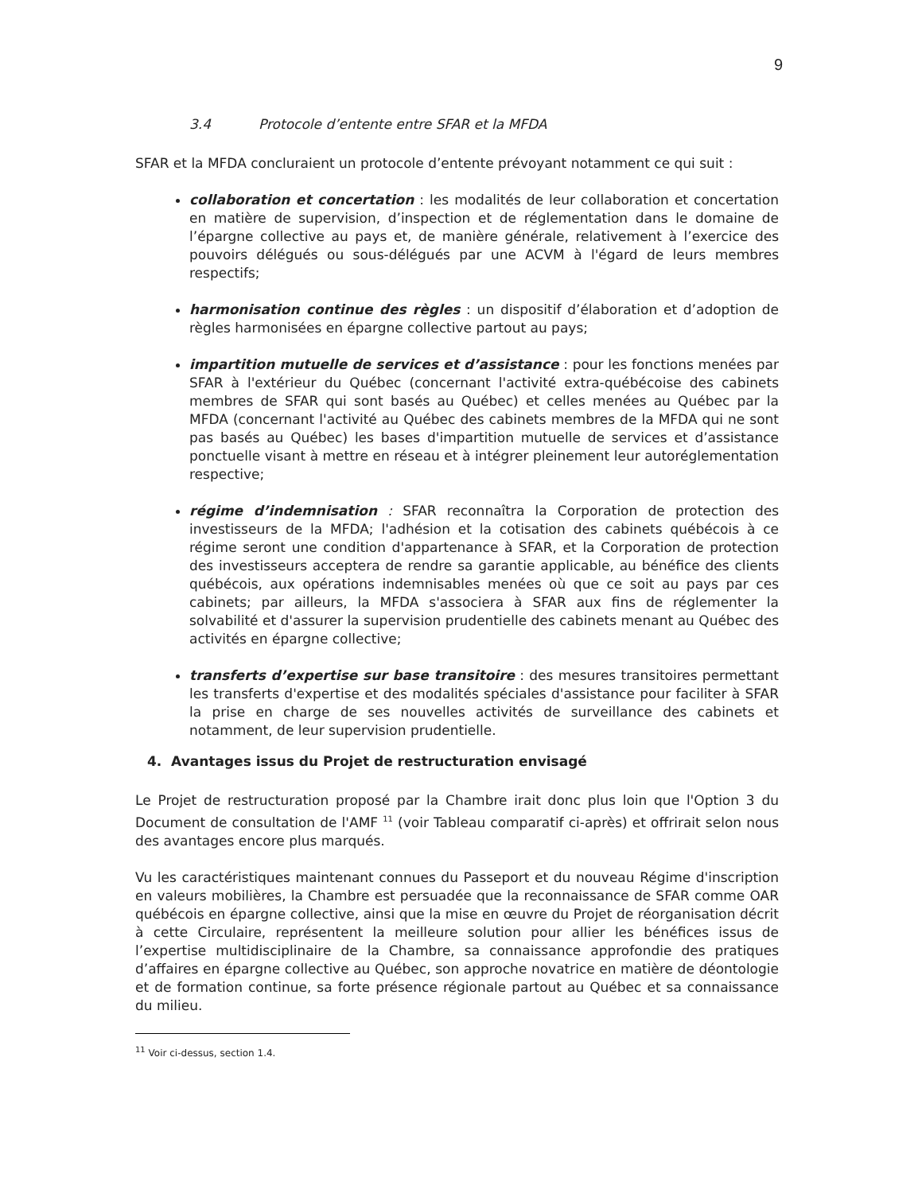9
3.4 Protocole d’entente entre SFAR et la MFDA
SFAR et la MFDA concluraient un protocole d’entente prévoyant notamment ce qui suit :
collaboration et concertation : les modalités de leur collaboration et concertation en matière de supervision, d’inspection et de réglementation dans le domaine de l’épargne collective au pays et, de manière générale, relativement à l’exercice des pouvoirs délégués ou sous-délégués par une ACVM à l'égard de leurs membres respectifs;
harmonisation continue des règles : un dispositif d’élaboration et d’adoption de règles harmonisées en épargne collective partout au pays;
impartition mutuelle de services et d’assistance : pour les fonctions menées par SFAR à l'extérieur du Québec (concernant l'activité extra-québécoise des cabinets membres de SFAR qui sont basés au Québec) et celles menées au Québec par la MFDA (concernant l'activité au Québec des cabinets membres de la MFDA qui ne sont pas basés au Québec) les bases d'impartition mutuelle de services et d’assistance ponctuelle visant à mettre en réseau et à intégrer pleinement leur autoréglementation respective;
régime d’indemnisation : SFAR reconnaîtra la Corporation de protection des investisseurs de la MFDA; l'adhésion et la cotisation des cabinets québécois à ce régime seront une condition d'appartenance à SFAR, et la Corporation de protection des investisseurs acceptera de rendre sa garantie applicable, au bénéfice des clients québécois, aux opérations indemnisables menées où que ce soit au pays par ces cabinets; par ailleurs, la MFDA s'associera à SFAR aux fins de réglementer la solvabilité et d'assurer la supervision prudentielle des cabinets menant au Québec des activités en épargne collective;
transferts d’expertise sur base transitoire : des mesures transitoires permettant les transferts d'expertise et des modalités spéciales d'assistance pour faciliter à SFAR la prise en charge de ses nouvelles activités de surveillance des cabinets et notamment, de leur supervision prudentielle.
4. Avantages issus du Projet de restructuration envisagé
Le Projet de restructuration proposé par la Chambre irait donc plus loin que l'Option 3 du Document de consultation de l'AMF <sup>11</sup> (voir Tableau comparatif ci-après) et offrirait selon nous des avantages encore plus marqués.
Vu les caractéristiques maintenant connues du Passeport et du nouveau Régime d'inscription en valeurs mobilières, la Chambre est persuadée que la reconnaissance de SFAR comme OAR québécois en épargne collective, ainsi que la mise en œuvre du Projet de réorganisation décrit à cette Circulaire, représentent la meilleure solution pour allier les bénéfices issus de l’expertise multidisciplinaire de la Chambre, sa connaissance approfondie des pratiques d’affaires en épargne collective au Québec, son approche novatrice en matière de déontologie et de formation continue, sa forte présence régionale partout au Québec et sa connaissance du milieu.
<sup>11</sup> Voir ci-dessus, section 1.4.